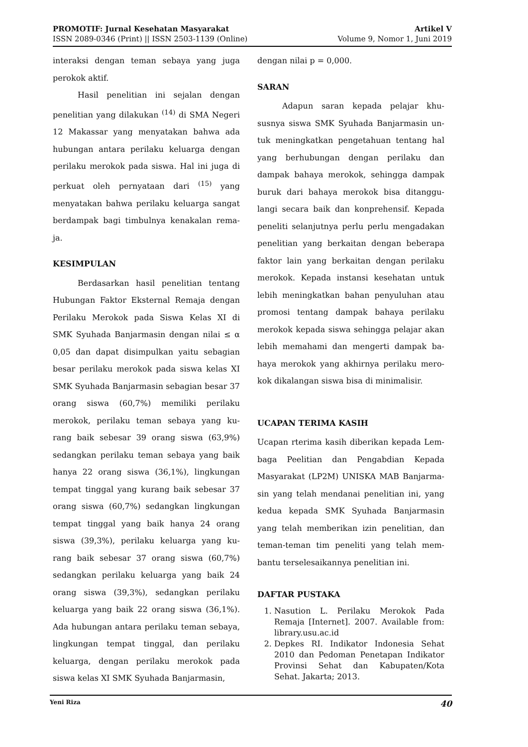PROMOTIF: Jurnal Kesehatan Masyarakat
ISSN 2089-0346 (Print) || ISSN 2503-1139 (Online)
Artikel V
Volume 9, Nomor 1, Juni 2019
interaksi dengan teman sebaya yang juga perokok aktif.
Hasil penelitian ini sejalan dengan penelitian yang dilakukan <sup>(14)</sup> di SMA Negeri 12 Makassar yang menyatakan bahwa ada hubungan antara perilaku keluarga dengan perilaku merokok pada siswa. Hal ini juga di perkuat oleh pernyataan dari <sup>(15)</sup> yang menyatakan bahwa perilaku keluarga sangat berdampak bagi timbulnya kenakalan rema-ja.
KESIMPULAN
Berdasarkan hasil penelitian tentang Hubungan Faktor Eksternal Remaja dengan Perilaku Merokok pada Siswa Kelas XI di SMK Syuhada Banjarmasin dengan nilai ≤ α 0,05 dan dapat disimpulkan yaitu sebagian besar perilaku merokok pada siswa kelas XI SMK Syuhada Banjarmasin sebagian besar 37 orang siswa (60,7%) memiliki perilaku merokok, perilaku teman sebaya yang ku-rang baik sebesar 39 orang siswa (63,9%) sedangkan perilaku teman sebaya yang baik hanya 22 orang siswa (36,1%), lingkungan tempat tinggal yang kurang baik sebesar 37 orang siswa (60,7%) sedangkan lingkungan tempat tinggal yang baik hanya 24 orang siswa (39,3%), perilaku keluarga yang ku-rang baik sebesar 37 orang siswa (60,7%) sedangkan perilaku keluarga yang baik 24 orang siswa (39,3%), sedangkan perilaku keluarga yang baik 22 orang siswa (36,1%). Ada hubungan antara perilaku teman sebaya, lingkungan tempat tinggal, dan perilaku keluarga, dengan perilaku merokok pada siswa kelas XI SMK Syuhada Banjarmasin,
dengan nilai p = 0,000.
SARAN
Adapun saran kepada pelajar khu-susnya siswa SMK Syuhada Banjarmasin un-tuk meningkatkan pengetahuan tentang hal yang berhubungan dengan perilaku dan dampak bahaya merokok, sehingga dampak buruk dari bahaya merokok bisa ditanggu-langi secara baik dan konprehensif. Kepada peneliti selanjutnya perlu perlu mengadakan penelitian yang berkaitan dengan beberapa faktor lain yang berkaitan dengan perilaku merokok. Kepada instansi kesehatan untuk lebih meningkatkan bahan penyuluhan atau promosi tentang dampak bahaya perilaku merokok kepada siswa sehingga pelajar akan lebih memahami dan mengerti dampak ba-haya merokok yang akhirnya perilaku mero-kok dikalangan siswa bisa di minimalisir.
UCAPAN TERIMA KASIH
Ucapan rterima kasih diberikan kepada Lem-baga Peelitian dan Pengabdian Kepada Masyarakat (LP2M) UNISKA MAB Banjarma-sin yang telah mendanai penelitian ini, yang kedua kepada SMK Syuhada Banjarmasin yang telah memberikan izin penelitian, dan teman-teman tim peneliti yang telah mem-bantu terselesaikannya penelitian ini.
DAFTAR PUSTAKA
1. Nasution L. Perilaku Merokok Pada Remaja [Internet]. 2007. Available from: library.usu.ac.id
2. Depkes RI. Indikator Indonesia Sehat 2010 dan Pedoman Penetapan Indikator Provinsi Sehat dan Kabupaten/Kota Sehat. Jakarta; 2013.
Yeni Riza 40